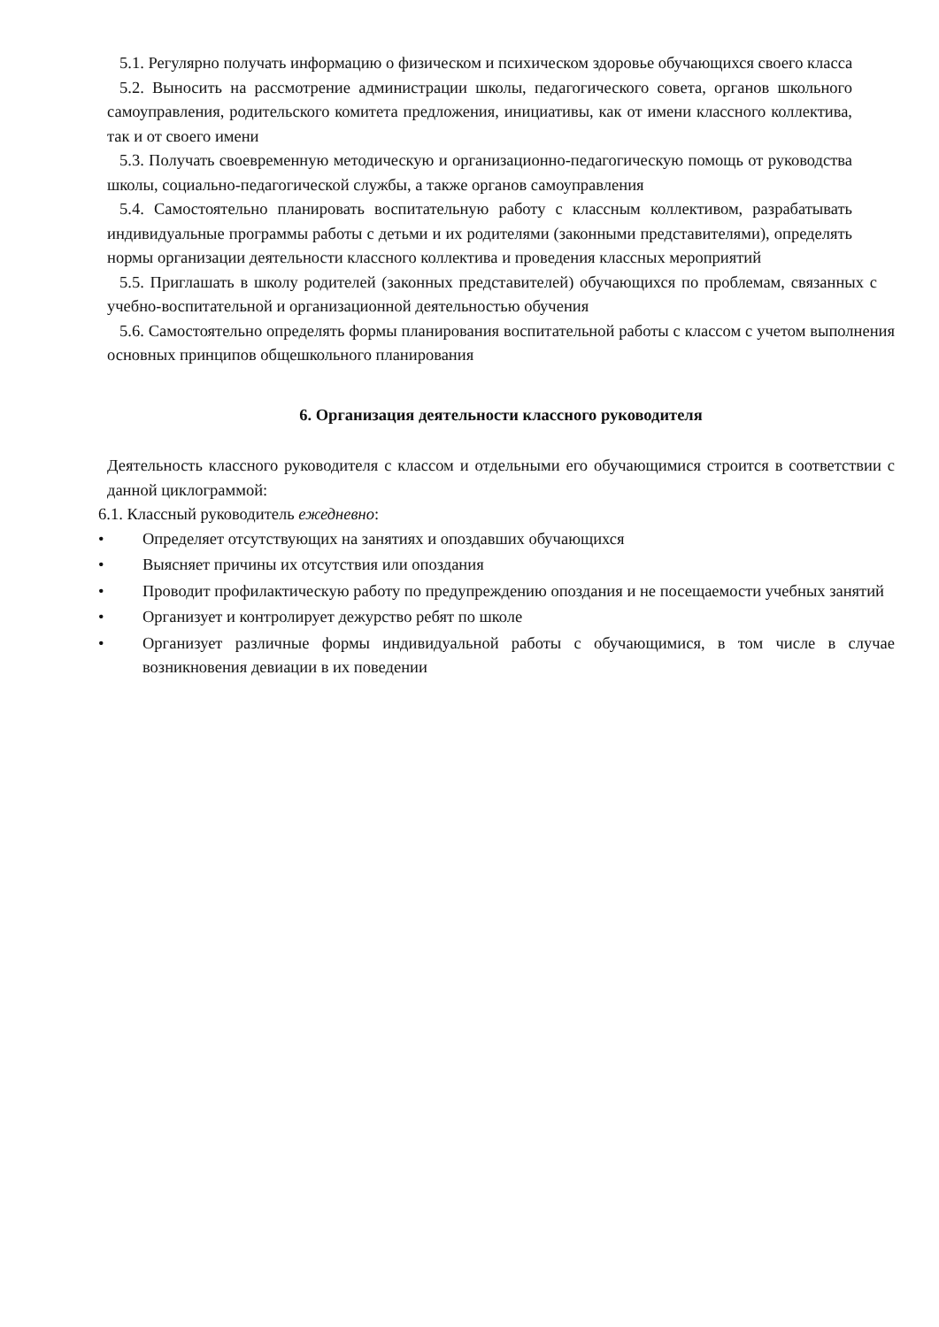5.1. Регулярно получать информацию о физическом и психическом здоровье обучающихся своего класса
5.2. Выносить на рассмотрение администрации школы, педагогического совета, органов школьного самоуправления, родительского комитета предложения, инициативы, как от имени классного коллектива, так и от своего имени
5.3. Получать своевременную методическую и организационно-педагогическую помощь от руководства школы, социально-педагогической службы, а также органов самоуправления
5.4. Самостоятельно планировать воспитательную работу с классным коллективом, разрабатывать индивидуальные программы работы с детьми и их родителями (законными представителями), определять нормы организации деятельности классного коллектива и проведения классных мероприятий
5.5. Приглашать в школу родителей (законных представителей) обучающихся по проблемам, связанных с учебно-воспитательной и организационной деятельностью обучения
5.6. Самостоятельно определять формы планирования воспитательной работы с классом с учетом выполнения основных принципов общешкольного планирования
6. Организация деятельности классного руководителя
Деятельность классного руководителя с классом и отдельными его обучающимися строится в соответствии с данной циклограммой:
6.1. Классный руководитель ежедневно:
• Определяет отсутствующих на занятиях и опоздавших обучающихся
• Выясняет причины их отсутствия или опоздания
• Проводит профилактическую работу по предупреждению опоздания и не посещаемости учебных занятий
• Организует и контролирует дежурство ребят по школе
• Организует различные формы индивидуальной работы с обучающимися, в том числе в случае возникновения девиации в их поведении